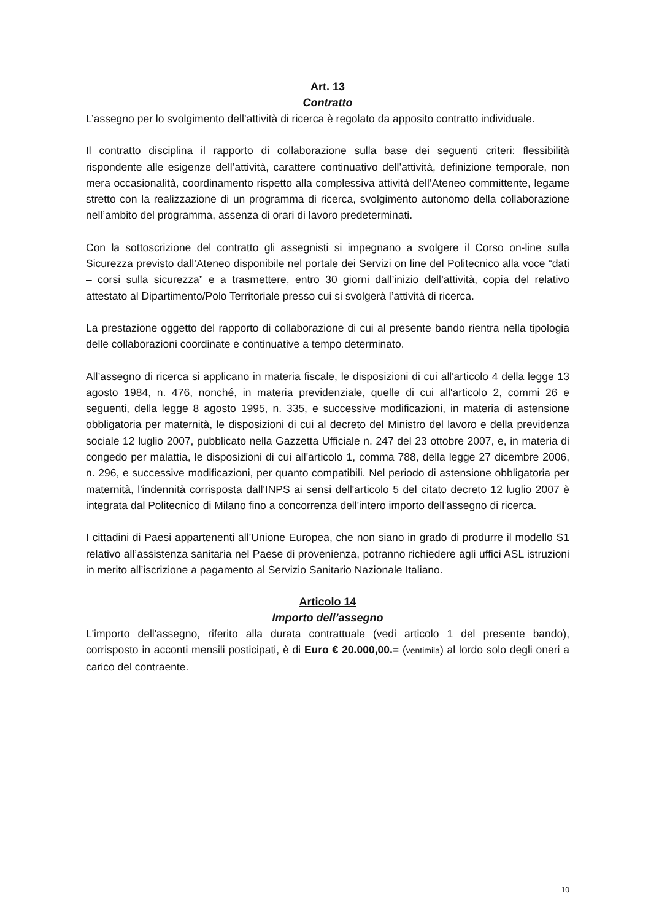Art. 13
Contratto
L’assegno per lo svolgimento dell’attività di ricerca è regolato da apposito contratto individuale.
Il contratto disciplina il rapporto di collaborazione sulla base dei seguenti criteri: flessibilità rispondente alle esigenze dell’attività, carattere continuativo dell’attività, definizione temporale, non mera occasionalità, coordinamento rispetto alla complessiva attività dell’Ateneo committente, legame stretto con la realizzazione di un programma di ricerca, svolgimento autonomo della collaborazione nell’ambito del programma, assenza di orari di lavoro predeterminati.
Con la sottoscrizione del contratto gli assegnisti si impegnano a svolgere il Corso on-line sulla Sicurezza previsto dall’Ateneo disponibile nel portale dei Servizi on line del Politecnico alla voce “dati – corsi sulla sicurezza” e a trasmettere, entro 30 giorni dall’inizio dell’attività, copia del relativo attestato al Dipartimento/Polo Territoriale presso cui si svolgerà l’attività di ricerca.
La prestazione oggetto del rapporto di collaborazione di cui al presente bando rientra nella tipologia delle collaborazioni coordinate e continuative a tempo determinato.
All’assegno di ricerca si applicano in materia fiscale, le disposizioni di cui all'articolo 4 della legge 13 agosto 1984, n. 476, nonché, in materia previdenziale, quelle di cui all'articolo 2, commi 26 e seguenti, della legge 8 agosto 1995, n. 335, e successive modificazioni, in materia di astensione obbligatoria per maternità, le disposizioni di cui al decreto del Ministro del lavoro e della previdenza sociale 12 luglio 2007, pubblicato nella Gazzetta Ufficiale n. 247 del 23 ottobre 2007, e, in materia di congedo per malattia, le disposizioni di cui all'articolo 1, comma 788, della legge 27 dicembre 2006, n. 296, e successive modificazioni, per quanto compatibili. Nel periodo di astensione obbligatoria per maternità, l'indennità corrisposta dall'INPS ai sensi dell'articolo 5 del citato decreto 12 luglio 2007 è integrata dal Politecnico di Milano fino a concorrenza dell'intero importo dell'assegno di ricerca.
I cittadini di Paesi appartenenti all’Unione Europea, che non siano in grado di produrre il modello S1 relativo all’assistenza sanitaria nel Paese di provenienza, potranno richiedere agli uffici ASL istruzioni in merito all’iscrizione a pagamento al Servizio Sanitario Nazionale Italiano.
Articolo 14
Importo dell’assegno
L'importo dell'assegno, riferito alla durata contrattuale (vedi articolo 1 del presente bando), corrisposto in acconti mensili posticipati, è di Euro € 20.000,00.= (ventimila) al lordo solo degli oneri a carico del contraente.
10